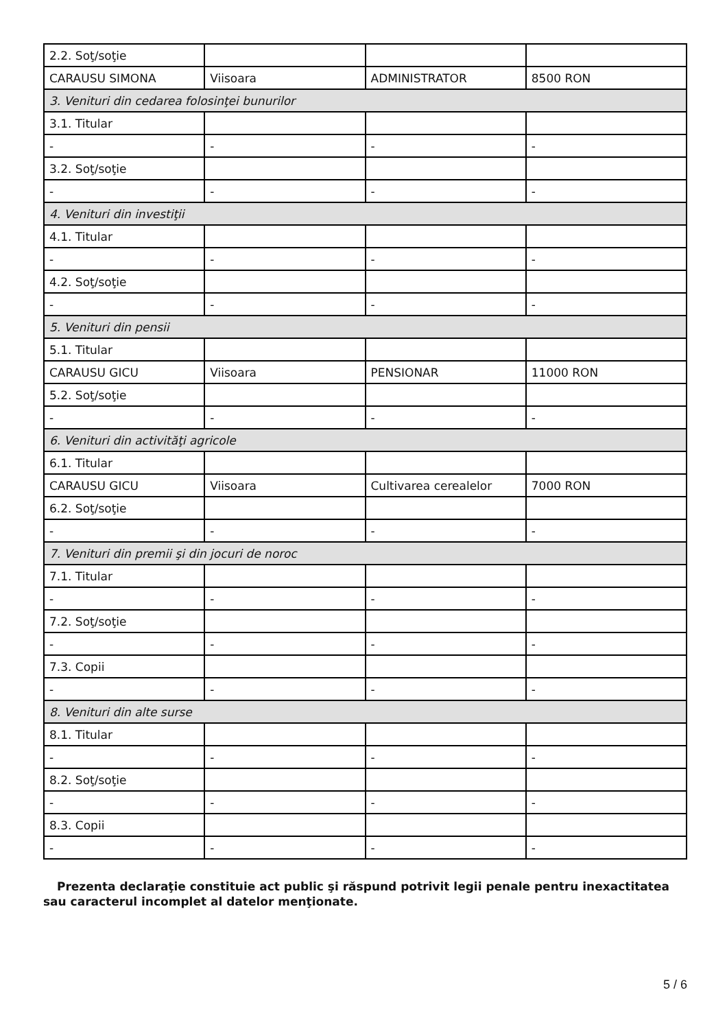| 2.2. Soţ/soţie | | | |
| CARAUSU SIMONA | Viisoara | ADMINISTRATOR | 8500 RON |
| 3. Venituri din cedarea folosinţei bunurilor | | | |
| 3.1. Titular | | | |
| - | - | - | - |
| 3.2. Soţ/soţie | | | |
| - | - | - | - |
| 4. Venituri din investiţii | | | |
| 4.1. Titular | | | |
| - | - | - | - |
| 4.2. Soţ/soţie | | | |
| - | - | - | - |
| 5. Venituri din pensii | | | |
| 5.1. Titular | | | |
| CARAUSU GICU | Viisoara | PENSIONAR | 11000 RON |
| 5.2. Soţ/soţie | | | |
| - | - | - | - |
| 6. Venituri din activităţi agricole | | | |
| 6.1. Titular | | | |
| CARAUSU GICU | Viisoara | Cultivarea cerealelor | 7000 RON |
| 6.2. Soţ/soţie | | | |
| - | - | - | - |
| 7. Venituri din premii şi din jocuri de noroc | | | |
| 7.1. Titular | | | |
| - | - | - | - |
| 7.2. Soţ/soţie | | | |
| - | - | - | - |
| 7.3. Copii | | | |
| - | - | - | - |
| 8. Venituri din alte surse | | | |
| 8.1. Titular | | | |
| - | - | - | - |
| 8.2. Soţ/soţie | | | |
| - | - | - | - |
| 8.3. Copii | | | |
| - | - | - | - |
Prezenta declaraţie constituie act public şi răspund potrivit legii penale pentru inexactitatea sau caracterul incomplet al datelor menţionate.
5 / 6